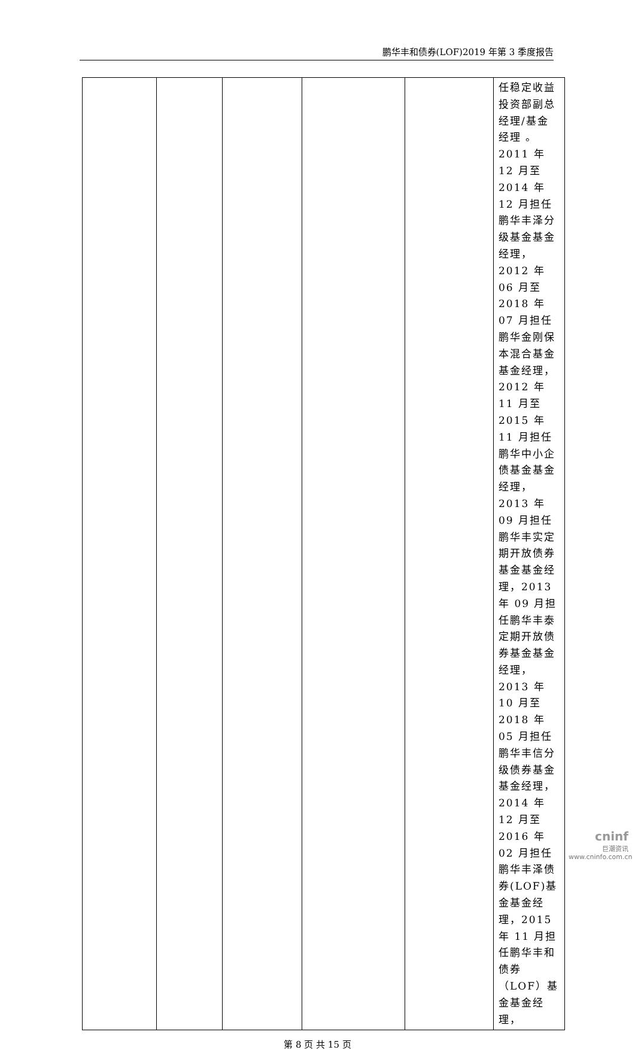鹏华丰和债券(LOF)2019 年第 3 季度报告
| | | | | | 任稳定收益投资部副总经理/基金经理 。2011 年 12 月至 2014 年 12 月担任鹏华丰泽分级基金基金经理，2012 年 06 月至 2018 年 07 月担任鹏华金刚保本混合基金基金经理，2012 年 11 月至 2015 年 11 月担任鹏华中小企债基金基金经理，2013 年 09 月担任鹏华丰实定期开放债券基金基金经理，2013 年 09 月担任鹏华丰泰定期开放债券基金基金经理，2013 年 10 月至 2018 年 05 月担任鹏华丰信分级债券基金基金经理，2014 年 12 月至 2016 年 02 月担任鹏华丰泽债券(LOF)基金基金经理，2015 年 11 月担任鹏华丰和债券（LOF）基金基金经理， |
第 8 页 共 15 页
cninf
巨潮资讯
www.cninfo.com.cn